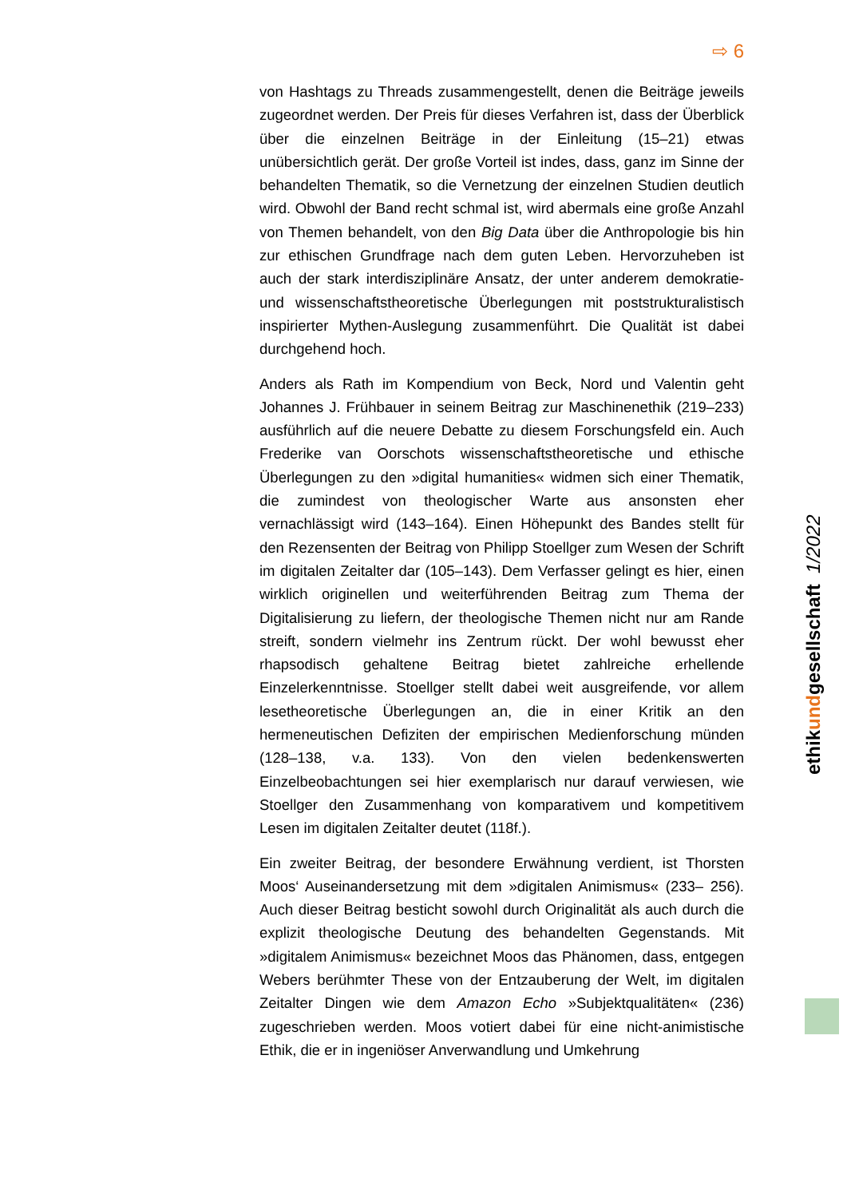⇨ 6
von Hashtags zu Threads zusammengestellt, denen die Beiträge jeweils zugeordnet werden. Der Preis für dieses Verfahren ist, dass der Überblick über die einzelnen Beiträge in der Einleitung (15–21) etwas unübersichtlich gerät. Der große Vorteil ist indes, dass, ganz im Sinne der behandelten Thematik, so die Vernetzung der einzelnen Studien deutlich wird. Obwohl der Band recht schmal ist, wird abermals eine große Anzahl von Themen behandelt, von den Big Data über die Anthropologie bis hin zur ethischen Grundfrage nach dem guten Leben. Hervorzuheben ist auch der stark interdisziplinäre Ansatz, der unter anderem demokratie- und wissenschaftstheoretische Überlegungen mit poststrukturalistisch inspirierter Mythen-Auslegung zusammenführt. Die Qualität ist dabei durchgehend hoch.
Anders als Rath im Kompendium von Beck, Nord und Valentin geht Johannes J. Frühbauer in seinem Beitrag zur Maschinenethik (219–233) ausführlich auf die neuere Debatte zu diesem Forschungsfeld ein. Auch Frederike van Oorschots wissenschaftstheoretische und ethische Überlegungen zu den »digital humanities« widmen sich einer Thematik, die zumindest von theologischer Warte aus ansonsten eher vernachlässigt wird (143–164). Einen Höhepunkt des Bandes stellt für den Rezensenten der Beitrag von Philipp Stoellger zum Wesen der Schrift im digitalen Zeitalter dar (105–143). Dem Verfasser gelingt es hier, einen wirklich originellen und weiterführenden Beitrag zum Thema der Digitalisierung zu liefern, der theologische Themen nicht nur am Rande streift, sondern vielmehr ins Zentrum rückt. Der wohl bewusst eher rhapsodisch gehaltene Beitrag bietet zahlreiche erhellende Einzelerkenntnisse. Stoellger stellt dabei weit ausgreifende, vor allem lesetheoretische Überlegungen an, die in einer Kritik an den hermeneutischen Defiziten der empirischen Medienforschung münden (128–138, v.a. 133). Von den vielen bedenkenswerten Einzelbeobachtungen sei hier exemplarisch nur darauf verwiesen, wie Stoellger den Zusammenhang von komparativem und kompetitivem Lesen im digitalen Zeitalter deutet (118f.).
Ein zweiter Beitrag, der besondere Erwähnung verdient, ist Thorsten Moos‘ Auseinandersetzung mit dem »digitalen Animismus« (233– 256). Auch dieser Beitrag besticht sowohl durch Originalität als auch durch die explizit theologische Deutung des behandelten Gegenstands. Mit »digitalem Animismus« bezeichnet Moos das Phänomen, dass, entgegen Webers berühmter These von der Entzauberung der Welt, im digitalen Zeitalter Dingen wie dem Amazon Echo »Subjektqualitäten« (236) zugeschrieben werden. Moos votiert dabei für eine nicht-animistische Ethik, die er in ingeniöser Anverwandlung und Umkehrung
ethikundgesellschaft 1/2022